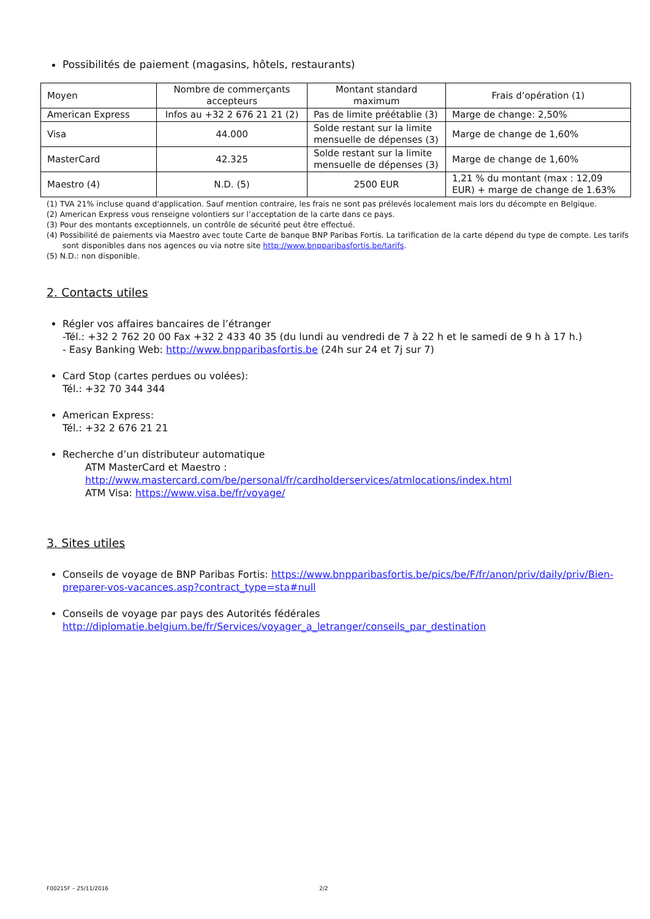Possibilités de paiement (magasins, hôtels, restaurants)
| Moyen | Nombre de commerçants accepteurs | Montant standard maximum | Frais d’opération (1) |
| American Express | Infos au +32 2 676 21 21 (2) | Pas de limite préétablie (3) | Marge de change: 2,50% |
| Visa | 44.000 | Solde restant sur la limite mensuelle de dépenses (3) | Marge de change de 1,60% |
| MasterCard | 42.325 | Solde restant sur la limite mensuelle de dépenses (3) | Marge de change de 1,60% |
| Maestro (4) | N.D. (5) | 2500 EUR | 1,21 % du montant (max : 12,09 EUR) + marge de change de 1.63% |
(1) TVA 21% incluse quand d'application. Sauf mention contraire, les frais ne sont pas prélevés localement mais lors du décompte en Belgique.
(2) American Express vous renseigne volontiers sur l’acceptation de la carte dans ce pays.
(3) Pour des montants exceptionnels, un contrôle de sécurité peut être effectué.
(4) Possibilité de paiements via Maestro avec toute Carte de banque BNP Paribas Fortis. La tarification de la carte dépend du type de compte. Les tarifs sont disponibles dans nos agences ou via notre site http://www.bnpparibasfortis.be/tarifs.
(5) N.D.: non disponible.
2. Contacts utiles
Régler vos affaires bancaires de l’étranger
-Tél.: +32 2 762 20 00 Fax +32 2 433 40 35 (du lundi au vendredi de 7 à 22 h et le samedi de 9 h à 17 h.)
- Easy Banking Web: http://www.bnpparibasfortis.be (24h sur 24 et 7j sur 7)
Card Stop (cartes perdues ou volées):
Tél.: +32 70 344 344
American Express:
Tél.: +32 2 676 21 21
Recherche d’un distributeur automatique
ATM MasterCard et Maestro :
http://www.mastercard.com/be/personal/fr/cardholderservices/atmlocations/index.html
ATM Visa: https://www.visa.be/fr/voyage/
3. Sites utiles
Conseils de voyage de BNP Paribas Fortis: https://www.bnpparibasfortis.be/pics/be/F/fr/anon/priv/daily/priv/Bien-preparer-vos-vacances.asp?contract_type=sta#null
Conseils de voyage par pays des Autorités fédérales
http://diplomatie.belgium.be/fr/Services/voyager_a_letranger/conseils_par_destination
F00215F – 25/11/2016 2/2